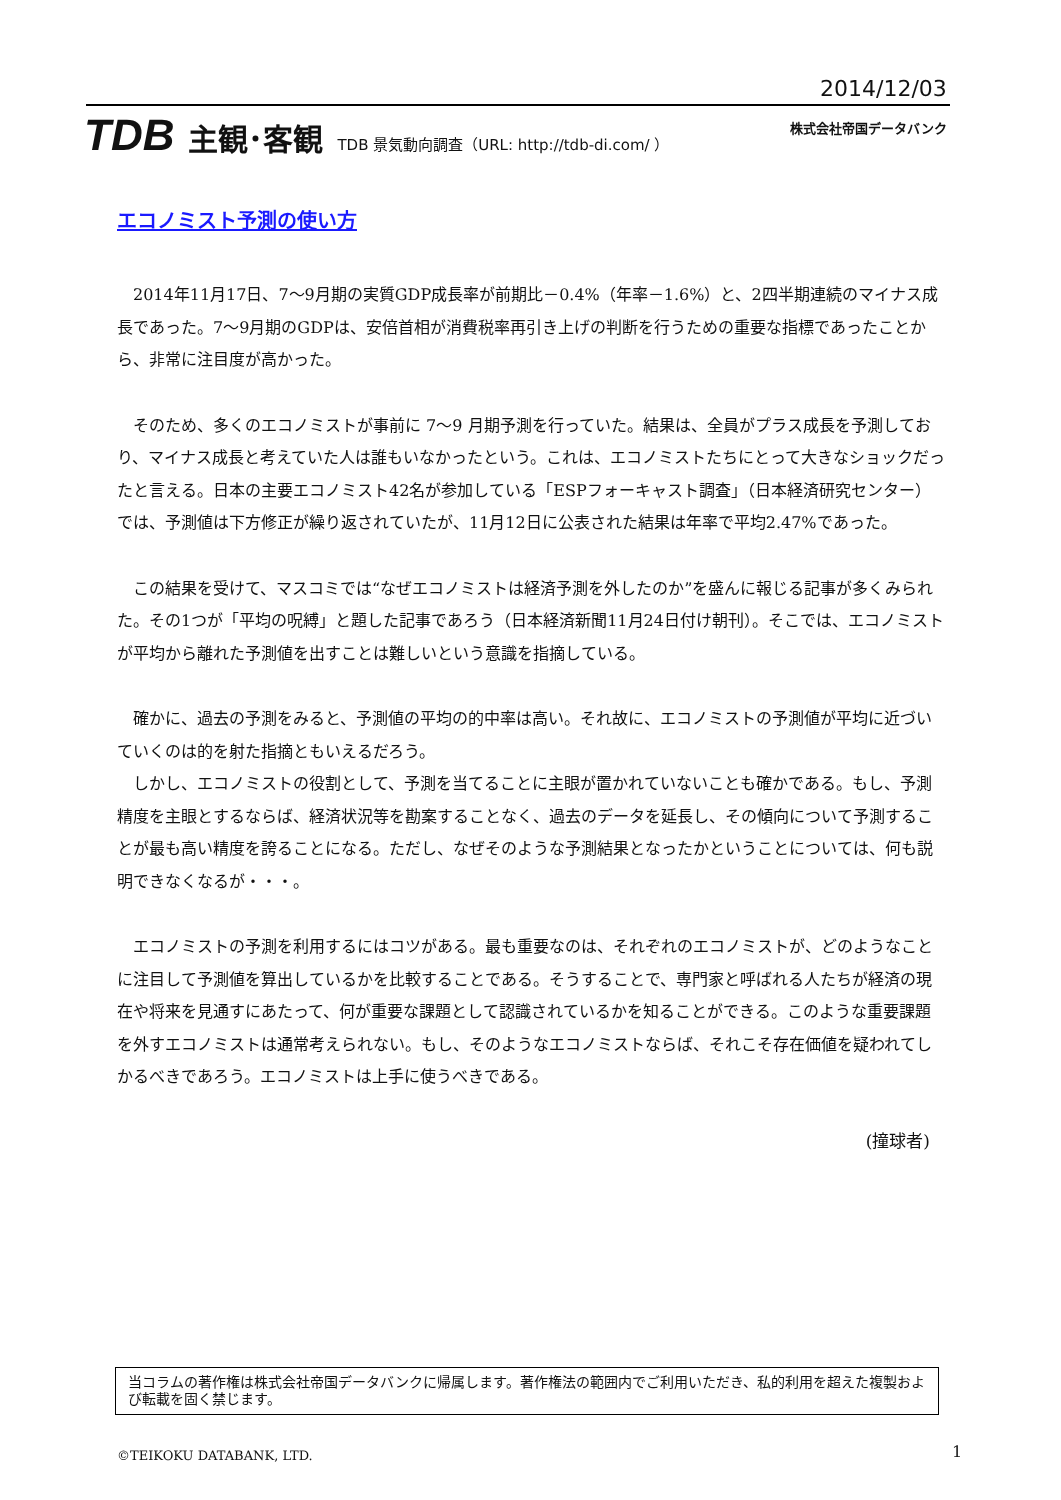2014/12/03
TDB 主観･客観 TDB 景気動向調査（URL: http://tdb-di.com/ ）
株式会社帝国データバンク
エコノミスト予測の使い方
　2014年11月17日、7〜9月期の実質GDP成長率が前期比－0.4%（年率－1.6%）と、2四半期連続のマイナス成長であった。7〜9月期のGDPは、安倍首相が消費税率再引き上げの判断を行うための重要な指標であったことから、非常に注目度が高かった。
　そのため、多くのエコノミストが事前に 7〜9 月期予測を行っていた。結果は、全員がプラス成長を予測しており、マイナス成長と考えていた人は誰もいなかったという。これは、エコノミストたちにとって大きなショックだったと言える。日本の主要エコノミスト42名が参加している「ESPフォーキャスト調査」（日本経済研究センター）では、予測値は下方修正が繰り返されていたが、11月12日に公表された結果は年率で平均2.47%であった。
　この結果を受けて、マスコミでは“なぜエコノミストは経済予測を外したのか”を盛んに報じる記事が多くみられた。その1つが「平均の呪縛」と題した記事であろう（日本経済新聞11月24日付け朝刊）。そこでは、エコノミストが平均から離れた予測値を出すことは難しいという意識を指摘している。
　確かに、過去の予測をみると、予測値の平均の的中率は高い。それ故に、エコノミストの予測値が平均に近づいていくのは的を射た指摘ともいえるだろう。
　しかし、エコノミストの役割として、予測を当てることに主眼が置かれていないことも確かである。もし、予測精度を主眼とするならば、経済状況等を勘案することなく、過去のデータを延長し、その傾向について予測することが最も高い精度を誇ることになる。ただし、なぜそのような予測結果となったかということについては、何も説明できなくなるが・・・。
　エコノミストの予測を利用するにはコツがある。最も重要なのは、それぞれのエコノミストが、どのようなことに注目して予測値を算出しているかを比較することである。そうすることで、専門家と呼ばれる人たちが経済の現在や将来を見通すにあたって、何が重要な課題として認識されているかを知ることができる。このような重要課題を外すエコノミストは通常考えられない。もし、そのようなエコノミストならば、それこそ存在価値を疑われてしかるべきであろう。エコノミストは上手に使うべきである。
(撞球者)
当コラムの著作権は株式会社帝国データバンクに帰属します。著作権法の範囲内でご利用いただき、私的利用を超えた複製および転載を固く禁じます。
©TEIKOKU DATABANK, LTD. 1